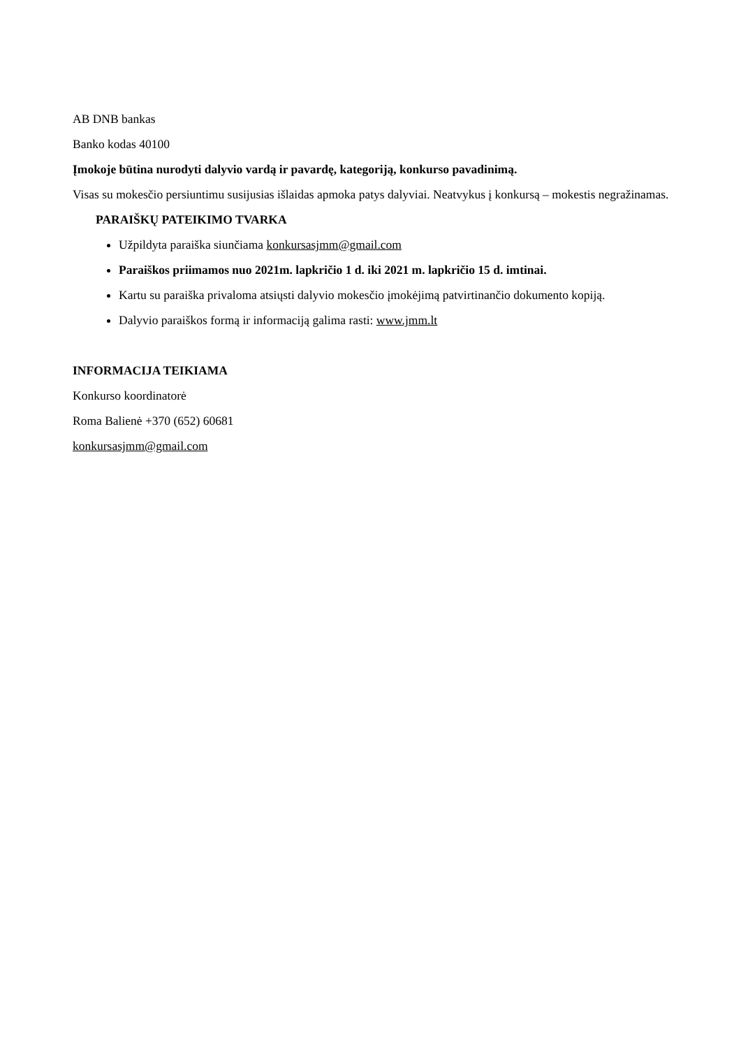AB DNB bankas
Banko kodas 40100
Įmokoje būtina nurodyti dalyvio vardą ir pavardę, kategoriją, konkurso pavadinimą.
Visas su mokesčio persiuntimu susijusias išlaidas apmoka patys dalyviai. Neatvykus į konkursą – mokestis negražinamas.
PARAIŠKŲ PATEIKIMO TVARKA
Užpildyta paraiška siunčiama konkursasjmm@gmail.com
Paraiškos priimamos nuo 2021m. lapkričio 1 d. iki 2021 m. lapkričio 15 d. imtinai.
Kartu su paraiška privaloma atsiųsti dalyvio mokesčio įmokėjimą patvirtinančio dokumento kopiją.
Dalyvio paraiškos formą ir informaciją galima rasti: www.jmm.lt
INFORMACIJA TEIKIAMA
Konkurso koordinatorė
Roma Balienė +370 (652) 60681
konkursasjmm@gmail.com